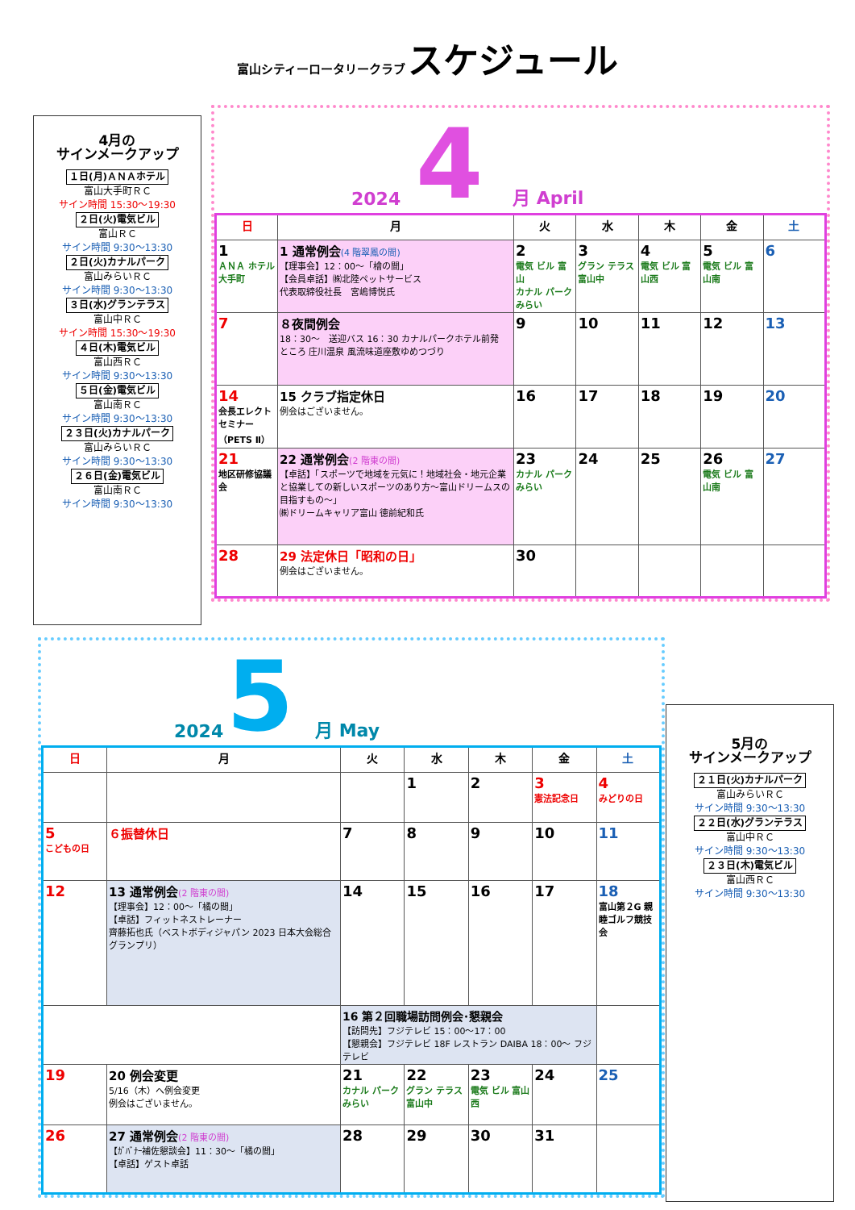富山シティーロータリークラブ スケジュール
4月の
サインメークアップ
１日(月)ＡＮＡホテル
富山大手町ＲＣ
サイン時間 15:30～19:30
２日(火)電気ビル
富山ＲＣ
サイン時間 9:30～13:30
２日(火)カナルパーク
富山みらいＲＣ
サイン時間 9:30～13:30
３日(水)グランテラス
富山中ＲＣ
サイン時間 15:30～19:30
４日(木)電気ビル
富山西ＲＣ
サイン時間 9:30～13:30
５日(金)電気ビル
富山南ＲＣ
サイン時間 9:30～13:30
２３日(火)カナルパーク
富山みらいＲＣ
サイン時間 9:30～13:30
２６日(金)電気ビル
富山南ＲＣ
サイン時間 9:30～13:30
2024 4 月 April
| 日 | 月 | 火 | 水 | 木 | 金 | 土 |
| --- | --- | --- | --- | --- | --- | --- |
| 1 ＡＮＡ ホテル 大手町 | 1 通常例会 (4 階翠鳳の間) 【理事会】12：00～「檜の間」 【会員卓話】㈱北陸ペットサービス 代表取締役社長 宮嶋博悦氏 | 2 電気 ビル 富山 カナル パーク みらい | 3 グラン テラス 富山中 | 4 電気 ビル 富山西 | 5 電気 ビル 富山南 | 6 |
| 7 | ８夜間例会 18：30～ 送迎バス 16：30 カナルパークホテル前発 ところ 庄川温泉 風流味道座敷ゆめつづり | 9 | 10 | 11 | 12 | 13 |
| 14 会長エレクトセミナー（PETS Ⅱ） | 15 クラブ指定休日 例会はございません。 | 16 | 17 | 18 | 19 | 20 |
| 21 地区研修協議会 | 22 通常例会 (2 階東の間) 【卓話】「スポーツで地域を元気に！地域社会・地元企業と協業しての新しいスポーツのあり方～富山ドリームスの目指すもの～」 ㈱ドリームキャリア富山 徳前紀和氏 | 23 カナル パーク みらい | 24 | 25 | 26 電気 ビル 富山南 | 27 |
| 28 | 29 法定休日「昭和の日」 例会はございません。 | 30 | | | | |
2024 5 月 May
| 日 | 月 | 火 | 水 | 木 | 金 | 土 |
| --- | --- | --- | --- | --- | --- | --- |
| | | | 1 | 2 | 3 憲法記念日 | 4 みどりの日 |
| 5 こどもの日 | ６振替休日 | 7 | 8 | 9 | 10 | 11 |
| 12 | 13 通常例会 (2 階東の間) 【理事会】12：00～「橘の間」 【卓話】フィットネストレーナー 齊藤拓也氏（ベストボディジャパン 2023 日本大会総合グランプリ） | 14 | 15 | 16 | 17 | 18 富山第２G 親睦ゴルフ競技会 |
| | | 16 第２回職場訪問例会･懇親会 【訪問先】フジテレビ 15：00～17：00 【懇親会】フジテレビ 18F レストラン DAIBA 18：00～ フジテレビ | | | | |
| 19 | 20 例会変更 5/16（木）へ例会変更 例会はございません。 | 21 カナル パーク みらい | 22 グラン テラス 富山中 | 23 電気 ビル 富山西 | 24 | 25 |
| 26 | 27 通常例会 (2 階東の間) 【ｶﾞﾊﾞﾅｰ補佐懇談会】11：30～「橘の間」 【卓話】ゲスト卓話 | 28 | 29 | 30 | 31 | |
5月の
サインメークアップ
２１日(火)カナルパーク
富山みらいＲＣ
サイン時間 9:30～13:30
２２日(水)グランテラス
富山中ＲＣ
サイン時間 9:30～13:30
２３日(木)電気ビル
富山西ＲＣ
サイン時間 9:30～13:30